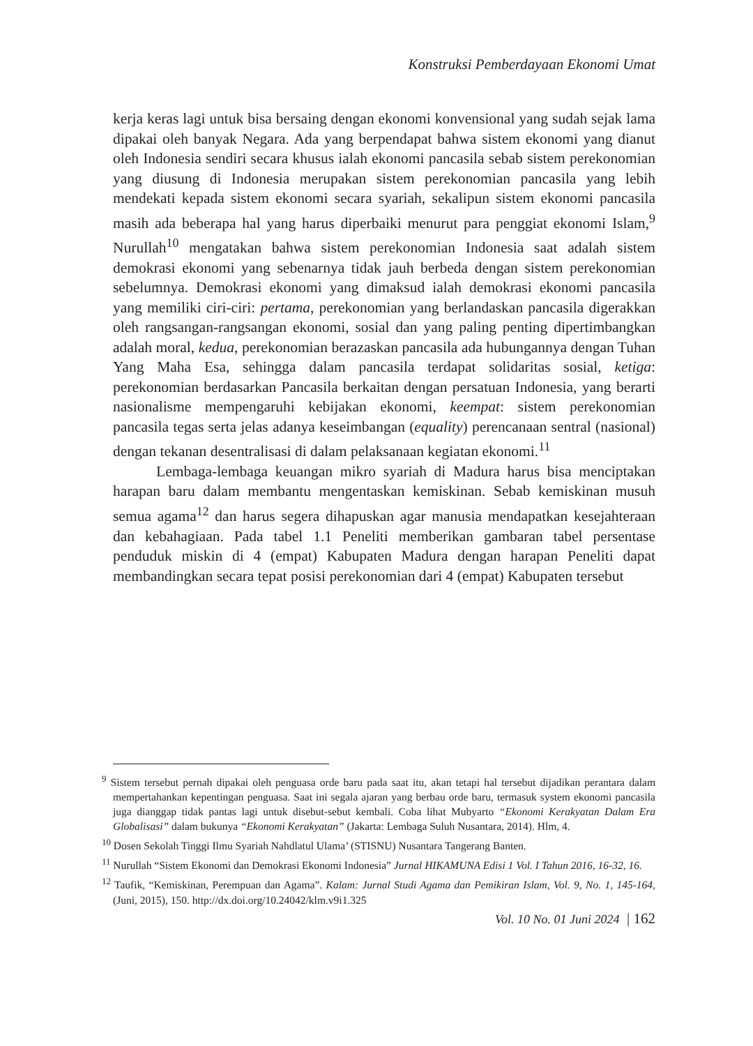Konstruksi Pemberdayaan Ekonomi Umat
kerja keras lagi untuk bisa bersaing dengan ekonomi konvensional yang sudah sejak lama dipakai oleh banyak Negara. Ada yang berpendapat bahwa sistem ekonomi yang dianut oleh Indonesia sendiri secara khusus ialah ekonomi pancasila sebab sistem perekonomian yang diusung di Indonesia merupakan sistem perekonomian pancasila yang lebih mendekati kepada sistem ekonomi secara syariah, sekalipun sistem ekonomi pancasila masih ada beberapa hal yang harus diperbaiki menurut para penggiat ekonomi Islam,<sup>9</sup> Nurullah<sup>10</sup> mengatakan bahwa sistem perekonomian Indonesia saat adalah sistem demokrasi ekonomi yang sebenarnya tidak jauh berbeda dengan sistem perekonomian sebelumnya. Demokrasi ekonomi yang dimaksud ialah demokrasi ekonomi pancasila yang memiliki ciri-ciri: pertama, perekonomian yang berlandaskan pancasila digerakkan oleh rangsangan-rangsangan ekonomi, sosial dan yang paling penting dipertimbangkan adalah moral, kedua, perekonomian berazaskan pancasila ada hubungannya dengan Tuhan Yang Maha Esa, sehingga dalam pancasila terdapat solidaritas sosial, ketiga: perekonomian berdasarkan Pancasila berkaitan dengan persatuan Indonesia, yang berarti nasionalisme mempengaruhi kebijakan ekonomi, keempat: sistem perekonomian pancasila tegas serta jelas adanya keseimbangan (equality) perencanaan sentral (nasional) dengan tekanan desentralisasi di dalam pelaksanaan kegiatan ekonomi.<sup>11</sup>
Lembaga-lembaga keuangan mikro syariah di Madura harus bisa menciptakan harapan baru dalam membantu mengentaskan kemiskinan. Sebab kemiskinan musuh semua agama<sup>12</sup> dan harus segera dihapuskan agar manusia mendapatkan kesejahteraan dan kebahagiaan. Pada tabel 1.1 Peneliti memberikan gambaran tabel persentase penduduk miskin di 4 (empat) Kabupaten Madura dengan harapan Peneliti dapat membandingkan secara tepat posisi perekonomian dari 4 (empat) Kabupaten tersebut
<sup>9</sup> Sistem tersebut pernah dipakai oleh penguasa orde baru pada saat itu, akan tetapi hal tersebut dijadikan perantara dalam mempertahankan kepentingan penguasa. Saat ini segala ajaran yang berbau orde baru, termasuk system ekonomi pancasila juga dianggap tidak pantas lagi untuk disebut-sebut kembali. Coba lihat Mubyarto “Ekonomi Kerakyatan Dalam Era Globalisasi” dalam bukunya “Ekonomi Kerakyatan” (Jakarta: Lembaga Suluh Nusantara, 2014). Hlm, 4.
<sup>10</sup> Dosen Sekolah Tinggi Ilmu Syariah Nahdlatul Ulama’ (STISNU) Nusantara Tangerang Banten.
<sup>11</sup> Nurullah “Sistem Ekonomi dan Demokrasi Ekonomi Indonesia” Jurnal HIKAMUNA Edisi 1 Vol. I Tahun 2016, 16-32, 16.
<sup>12</sup> Taufik, “Kemiskinan, Perempuan dan Agama”. Kalam: Jurnal Studi Agama dan Pemikiran Islam, Vol. 9, No. 1, 145-164, (Juni, 2015), 150. http://dx.doi.org/10.24042/klm.v9i1.325
Vol. 10 No. 01 Juni 2024 | 162